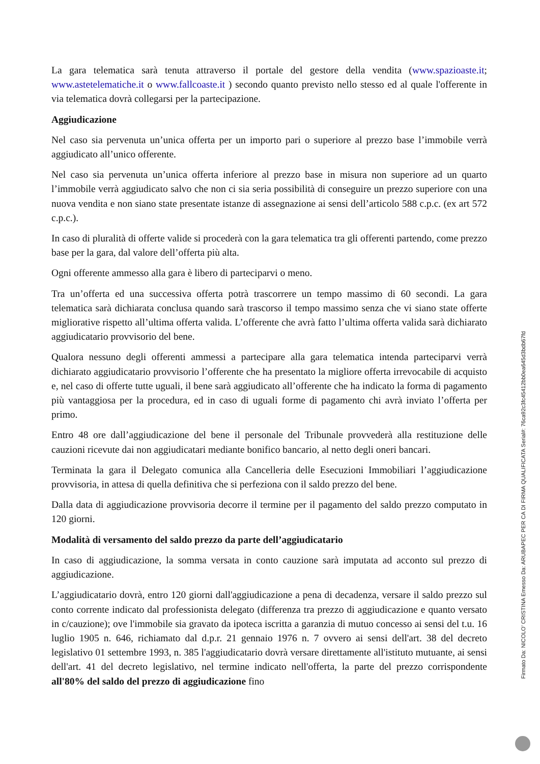La gara telematica sarà tenuta attraverso il portale del gestore della vendita (www.spazioaste.it; www.astetelematiche.it o www.fallcoaste.it ) secondo quanto previsto nello stesso ed al quale l'offerente in via telematica dovrà collegarsi per la partecipazione.
Aggiudicazione
Nel caso sia pervenuta un’unica offerta per un importo pari o superiore al prezzo base l’immobile verrà aggiudicato all’unico offerente.
Nel caso sia pervenuta un’unica offerta inferiore al prezzo base in misura non superiore ad un quarto l’immobile verrà aggiudicato salvo che non ci sia seria possibilità di conseguire un prezzo superiore con una nuova vendita e non siano state presentate istanze di assegnazione ai sensi dell’articolo 588 c.p.c. (ex art 572 c.p.c.).
In caso di pluralità di offerte valide si procederà con la gara telematica tra gli offerenti partendo, come prezzo base per la gara, dal valore dell’offerta più alta.
Ogni offerente ammesso alla gara è libero di parteciparvi o meno.
Tra un’offerta ed una successiva offerta potrà trascorrere un tempo massimo di 60 secondi. La gara telematica sarà dichiarata conclusa quando sarà trascorso il tempo massimo senza che vi siano state offerte migliorative rispetto all’ultima offerta valida. L’offerente che avrà fatto l’ultima offerta valida sarà dichiarato aggiudicatario provvisorio del bene.
Qualora nessuno degli offerenti ammessi a partecipare alla gara telematica intenda parteciparvi verrà dichiarato aggiudicatario provvisorio l’offerente che ha presentato la migliore offerta irrevocabile di acquisto e, nel caso di offerte tutte uguali, il bene sarà aggiudicato all’offerente che ha indicato la forma di pagamento più vantaggiosa per la procedura, ed in caso di uguali forme di pagamento chi avrà inviato l’offerta per primo.
Entro 48 ore dall’aggiudicazione del bene il personale del Tribunale provvederà alla restituzione delle cauzioni ricevute dai non aggiudicatari mediante bonifico bancario, al netto degli oneri bancari.
Terminata la gara il Delegato comunica alla Cancelleria delle Esecuzioni Immobiliari l’aggiudicazione provvisoria, in attesa di quella definitiva che si perfeziona con il saldo prezzo del bene.
Dalla data di aggiudicazione provvisoria decorre il termine per il pagamento del saldo prezzo computato in 120 giorni.
Modalità di versamento del saldo prezzo da parte dell’aggiudicatario
In caso di aggiudicazione, la somma versata in conto cauzione sarà imputata ad acconto sul prezzo di aggiudicazione.
L’aggiudicatario dovrà, entro 120 giorni dall'aggiudicazione a pena di decadenza, versare il saldo prezzo sul conto corrente indicato dal professionista delegato (differenza tra prezzo di aggiudicazione e quanto versato in c/cauzione); ove l'immobile sia gravato da ipoteca iscritta a garanzia di mutuo concesso ai sensi del t.u. 16 luglio 1905 n. 646, richiamato dal d.p.r. 21 gennaio 1976 n. 7 ovvero ai sensi dell'art. 38 del decreto legislativo 01 settembre 1993, n. 385 l'aggiudicatario dovrà versare direttamente all'istituto mutuante, ai sensi dell'art. 41 del decreto legislativo, nel termine indicato nell'offerta, la parte del prezzo corrispondente all'80% del saldo del prezzo di aggiudicazione fino
Firmato Da: NICOLO' CRISTINA Emesso Da: ARUBAPEC PER CA DI FIRMA QUALIFICATA Serial#: 76ca92c3fc45412bb0ea645d3bdb67fd